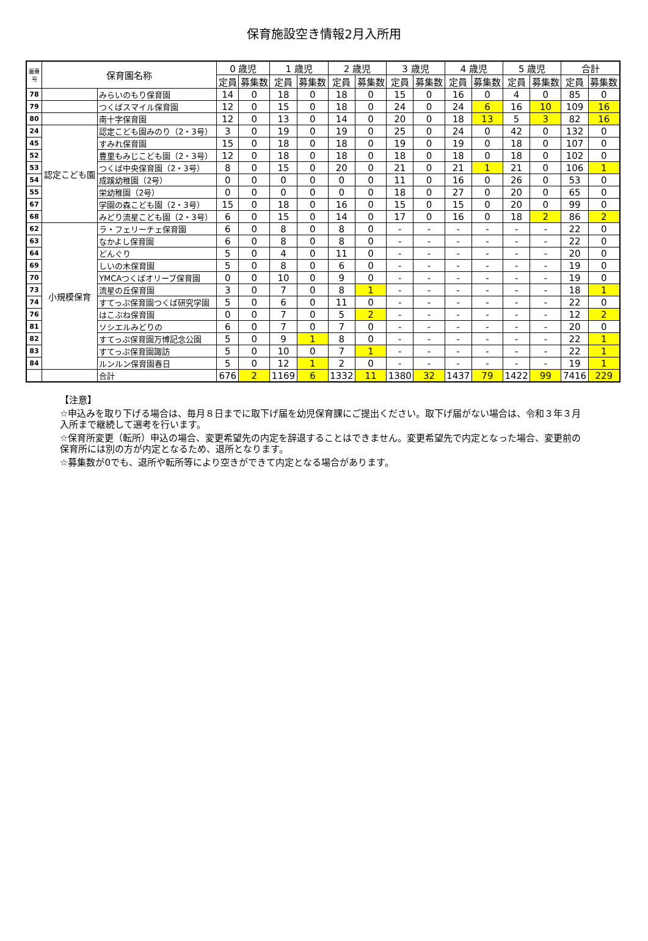保育施設空き情報2月入所用
| 園番号 | 保育園名称 | | 0 歳児 | | 1 歳児 | | 2 歳児 | | 3 歳児 | | 4 歳児 | | 5 歳児 | | 合計 | |
| --- | --- | --- | --- | --- | --- | --- | --- | --- | --- | --- | --- | --- | --- | --- | --- | --- |
| | | | 定員 | 募集数 | 定員 | 募集数 | 定員 | 募集数 | 定員 | 募集数 | 定員 | 募集数 | 定員 | 募集数 | 定員 | 募集数 |
| 78 | | みらいのもり保育園 | 14 | 0 | 18 | 0 | 18 | 0 | 15 | 0 | 16 | 0 | 4 | 0 | 85 | 0 |
| 79 | | つくばスマイル保育園 | 12 | 0 | 15 | 0 | 18 | 0 | 24 | 0 | 24 | 6 | 16 | 10 | 109 | 16 |
| 80 | | 南十字保育園 | 12 | 0 | 13 | 0 | 14 | 0 | 20 | 0 | 18 | 13 | 5 | 3 | 82 | 16 |
| 24 | 認定こども園 | 認定こども園みのり（2・3号） | 3 | 0 | 19 | 0 | 19 | 0 | 25 | 0 | 24 | 0 | 42 | 0 | 132 | 0 |
| 45 | | すみれ保育園 | 15 | 0 | 18 | 0 | 18 | 0 | 19 | 0 | 19 | 0 | 18 | 0 | 107 | 0 |
| 52 | | 豊里もみじこども園（2・3号） | 12 | 0 | 18 | 0 | 18 | 0 | 18 | 0 | 18 | 0 | 18 | 0 | 102 | 0 |
| 53 | | つくば中央保育園（2・3号） | 8 | 0 | 15 | 0 | 20 | 0 | 21 | 0 | 21 | 1 | 21 | 0 | 106 | 1 |
| 54 | | 成蹊幼稚園（2号） | 0 | 0 | 0 | 0 | 0 | 0 | 11 | 0 | 16 | 0 | 26 | 0 | 53 | 0 |
| 55 | | 栄幼稚園（2号） | 0 | 0 | 0 | 0 | 0 | 0 | 18 | 0 | 27 | 0 | 20 | 0 | 65 | 0 |
| 67 | | 学園の森こども園（2・3号） | 15 | 0 | 18 | 0 | 16 | 0 | 15 | 0 | 15 | 0 | 20 | 0 | 99 | 0 |
| 68 | | みどり流星こども園（2・3号） | 6 | 0 | 15 | 0 | 14 | 0 | 17 | 0 | 16 | 0 | 18 | 2 | 86 | 2 |
| 62 | 小規模保育 | ラ・フェリーチェ保育園 | 6 | 0 | 8 | 0 | 8 | 0 | - | - | - | - | - | - | 22 | 0 |
| 63 | | なかよし保育園 | 6 | 0 | 8 | 0 | 8 | 0 | - | - | - | - | - | - | 22 | 0 |
| 64 | | どんぐり | 5 | 0 | 4 | 0 | 11 | 0 | - | - | - | - | - | - | 20 | 0 |
| 69 | | しいの木保育園 | 5 | 0 | 8 | 0 | 6 | 0 | - | - | - | - | - | - | 19 | 0 |
| 70 | | YMCAつくばオリーブ保育園 | 0 | 0 | 10 | 0 | 9 | 0 | - | - | - | - | - | - | 19 | 0 |
| 73 | | 流星の丘保育園 | 3 | 0 | 7 | 0 | 8 | 1 | - | - | - | - | - | - | 18 | 1 |
| 74 | | すてっぷ保育園つくば研究学園 | 5 | 0 | 6 | 0 | 11 | 0 | - | - | - | - | - | - | 22 | 0 |
| 76 | | はこぶね保育園 | 0 | 0 | 7 | 0 | 5 | 2 | - | - | - | - | - | - | 12 | 2 |
| 81 | | ソシエルみどりの | 6 | 0 | 7 | 0 | 7 | 0 | - | - | - | - | - | - | 20 | 0 |
| 82 | | すてっぷ保育園万博記念公園 | 5 | 0 | 9 | 1 | 8 | 0 | - | - | - | - | - | - | 22 | 1 |
| 83 | | すてっぷ保育園諏訪 | 5 | 0 | 10 | 0 | 7 | 1 | - | - | - | - | - | - | 22 | 1 |
| 84 | | ルンルン保育園春日 | 5 | 0 | 12 | 1 | 2 | 0 | - | - | - | - | - | - | 19 | 1 |
| | | 合計 | 676 | 2 | 1169 | 6 | 1332 | 11 | 1380 | 32 | 1437 | 79 | 1422 | 99 | 7416 | 229 |
【注意】
☆申込みを取り下げる場合は、毎月８日までに取下げ届を幼児保育課にご提出ください。取下げ届がない場合は、令和３年３月入所まで継続して選考を行います。
☆保育所変更（転所）申込の場合、変更希望先の内定を辞退することはできません。変更希望先で内定となった場合、変更前の保育所には別の方が内定となるため、退所となります。
☆募集数が0でも、退所や転所等により空きができて内定となる場合があります。